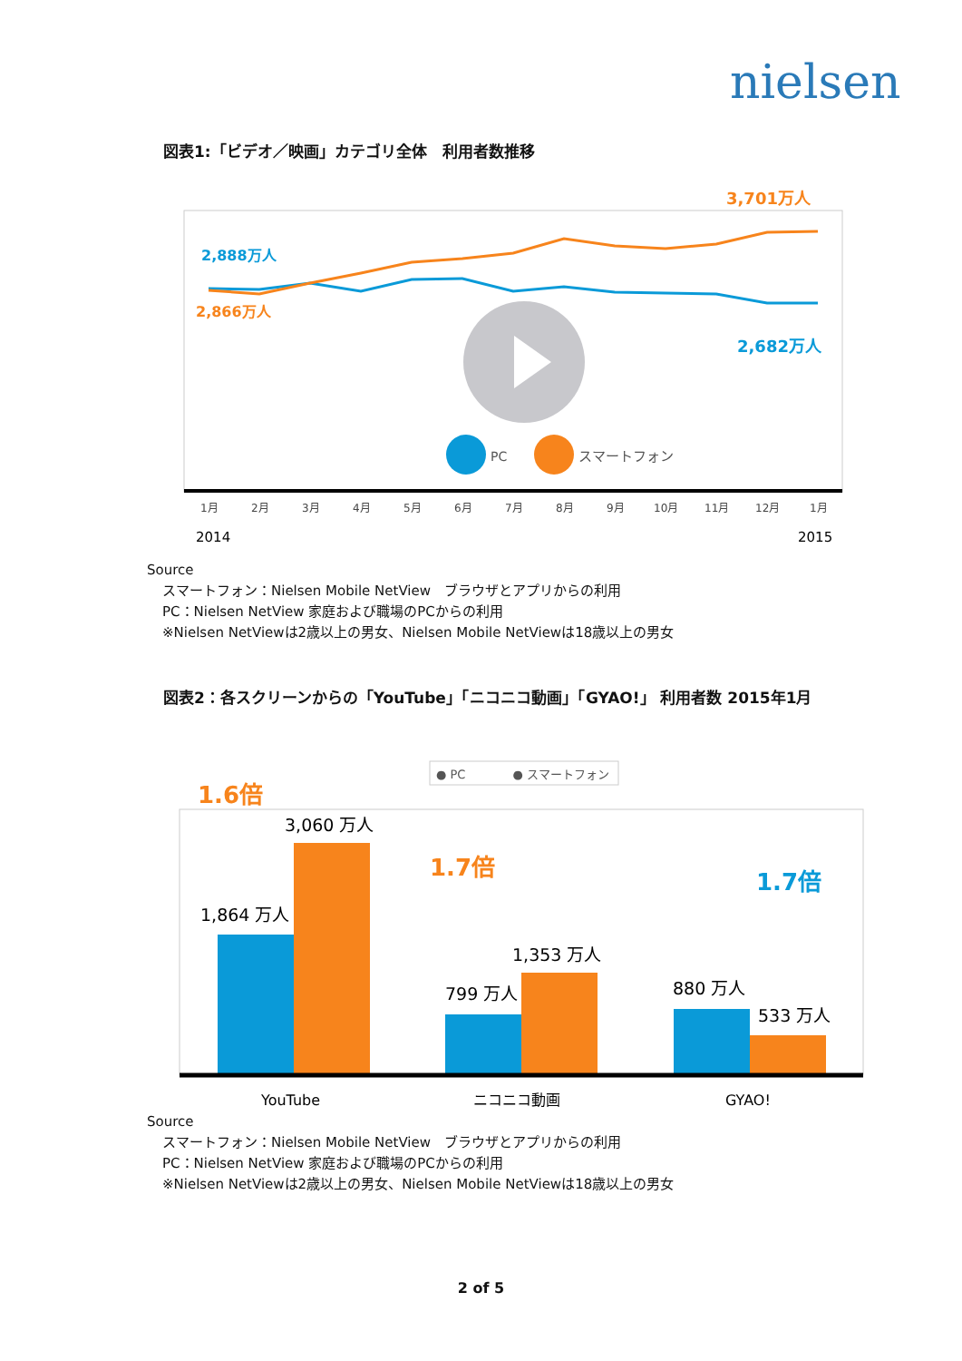nielsen
図表1:「ビデオ／映画」カテゴリ全体　利用者数推移
2,888万人
2,866万人
3,701万人
2,682万人
PC
スマートフォン
1月
2月
3月
4月
5月
6月
7月
8月
9月
10月
11月
12月
1月
2014
2015
Source
スマートフォン：Nielsen Mobile NetView　ブラウザとアプリからの利用
PC：Nielsen NetView 家庭および職場のPCからの利用
※Nielsen NetViewは2歳以上の男女、Nielsen Mobile NetViewは18歳以上の男女
図表2：各スクリーンからの「YouTube」「ニコニコ動画」「GYAO!」 利用者数 2015年1月
● PC　　　　● スマートフォン
1.6倍
1.7倍
1.7倍
3,060 万人
1,864 万人
1,353 万人
799 万人
880 万人
533 万人
YouTube
ニコニコ動画
GYAO!
Source
スマートフォン：Nielsen Mobile NetView　ブラウザとアプリからの利用
PC：Nielsen NetView 家庭および職場のPCからの利用
※Nielsen NetViewは2歳以上の男女、Nielsen Mobile NetViewは18歳以上の男女
2 of 5